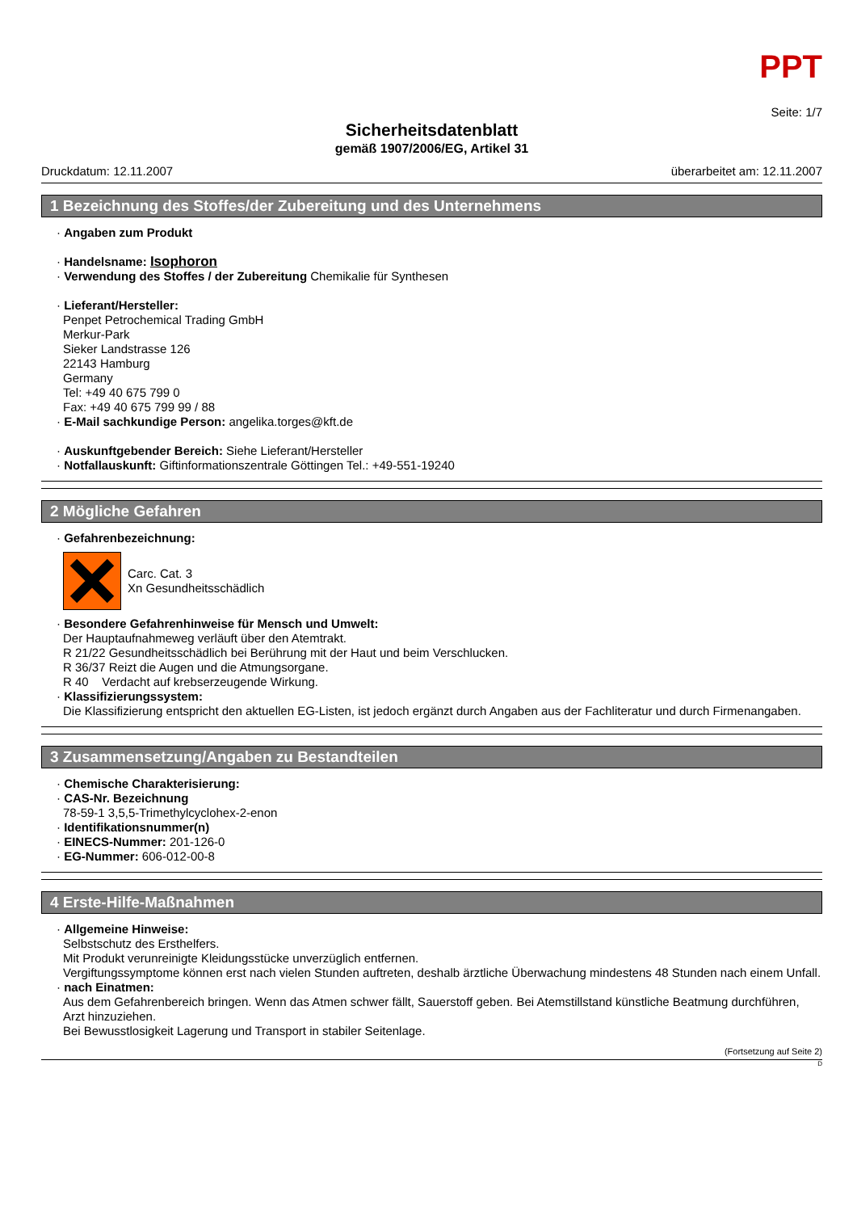PPT
Seite: 1/7
Sicherheitsdatenblatt
gemäß 1907/2006/EG, Artikel 31
Druckdatum: 12.11.2007 überarbeitet am: 12.11.2007
1 Bezeichnung des Stoffes/der Zubereitung und des Unternehmens
· Angaben zum Produkt
· Handelsname: Isophoron
· Verwendung des Stoffes / der Zubereitung Chemikalie für Synthesen
· Lieferant/Hersteller:
Penpet Petrochemical Trading GmbH
Merkur-Park
Sieker Landstrasse 126
22143 Hamburg
Germany
Tel: +49 40 675 799 0
Fax: +49 40 675 799 99 / 88
· E-Mail sachkundige Person: angelika.torges@kft.de
· Auskunftgebender Bereich: Siehe Lieferant/Hersteller
· Notfallauskunft: Giftinformationszentrale Göttingen Tel.: +49-551-19240
2 Mögliche Gefahren
· Gefahrenbezeichnung:
Carc. Cat. 3
Xn Gesundheitsschädlich
· Besondere Gefahrenhinweise für Mensch und Umwelt:
Der Hauptaufnahmeweg verläuft über den Atemtrakt.
R 21/22 Gesundheitsschädlich bei Berührung mit der Haut und beim Verschlucken.
R 36/37 Reizt die Augen und die Atmungsorgane.
R 40 Verdacht auf krebserzeugende Wirkung.
· Klassifizierungssystem:
Die Klassifizierung entspricht den aktuellen EG-Listen, ist jedoch ergänzt durch Angaben aus der Fachliteratur und durch Firmenangaben.
3 Zusammensetzung/Angaben zu Bestandteilen
· Chemische Charakterisierung:
· CAS-Nr. Bezeichnung
78-59-1 3,5,5-Trimethylcyclohex-2-enon
· Identifikationsnummer(n)
· EINECS-Nummer: 201-126-0
· EG-Nummer: 606-012-00-8
4 Erste-Hilfe-Maßnahmen
· Allgemeine Hinweise:
Selbstschutz des Ersthelfers.
Mit Produkt verunreinigte Kleidungsstücke unverzüglich entfernen.
Vergiftungssymptome können erst nach vielen Stunden auftreten, deshalb ärztliche Überwachung mindestens 48 Stunden nach einem Unfall.
· nach Einatmen:
Aus dem Gefahrenbereich bringen. Wenn das Atmen schwer fällt, Sauerstoff geben. Bei Atemstillstand künstliche Beatmung durchführen, Arzt hinzuziehen.
Bei Bewusstlosigkeit Lagerung und Transport in stabiler Seitenlage.
(Fortsetzung auf Seite 2)
D